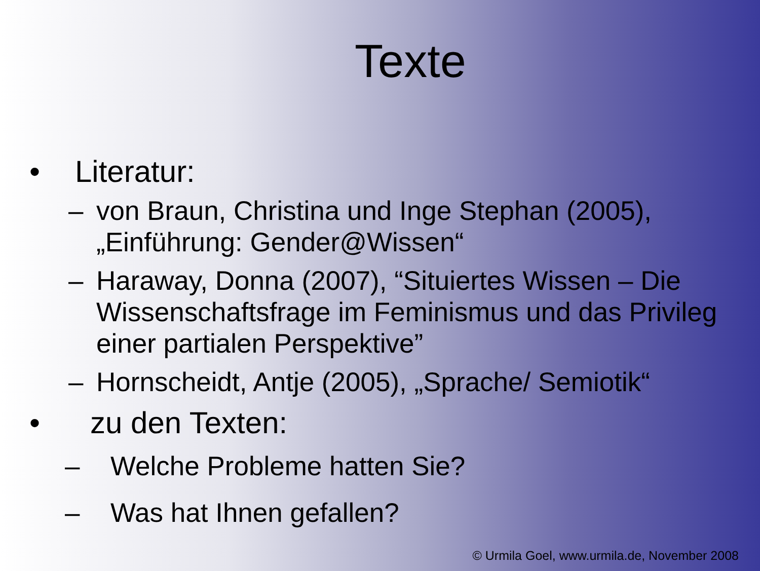Texte
• Literatur:
– von Braun, Christina und Inge Stephan (2005), „Einführung: Gender@Wissen“
– Haraway, Donna (2007), “Situiertes Wissen – Die Wissenschaftsfrage im Feminismus und das Privileg einer partialen Perspektive”
– Hornscheidt, Antje (2005), „Sprache/ Semiotik“
• zu den Texten:
– Welche Probleme hatten Sie?
– Was hat Ihnen gefallen?
© Urmila Goel, www.urmila.de, November 2008